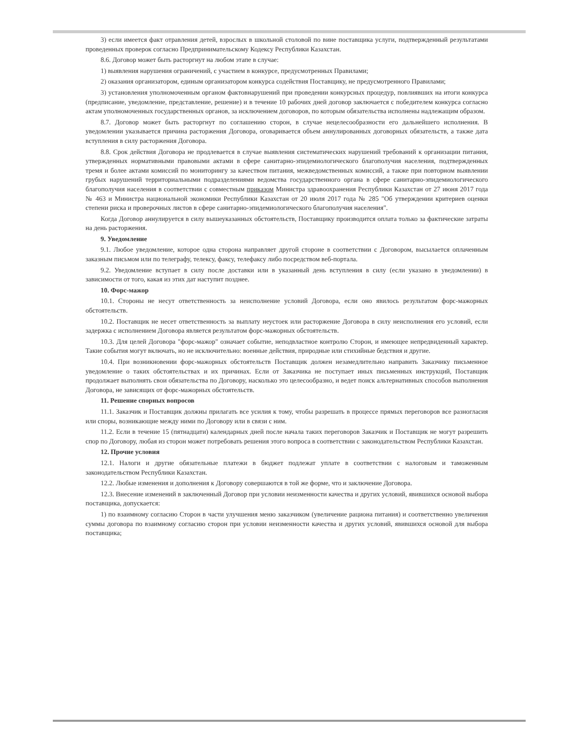3) если имеется факт отравления детей, взрослых в школьной столовой по вине поставщика услуги, подтвержденный результатами проведенных проверок согласно Предпринимательскому Кодексу Республики Казахстан.
8.6. Договор может быть расторгнут на любом этапе в случае:
1) выявления нарушения ограничений, с участием в конкурсе, предусмотренных Правилами;
2) оказания организатором, единым организатором конкурса содействия Поставщику, не предусмотренного Правилами;
3) установления уполномоченным органом фактовнарушений при проведении конкурсных процедур, повлиявших на итоги конкурса (предписание, уведомление, представление, решение) и в течение 10 рабочих дней договор заключается с победителем конкурса согласно актам уполномоченных государственных органов, за исключением договоров, по которым обязательства исполнены надлежащим образом.
8.7. Договор может быть расторгнут по соглашению сторон, в случае нецелесообразности его дальнейшего исполнения. В уведомлении указывается причина расторжения Договора, оговаривается объем аннулированных договорных обязательств, а также дата вступления в силу расторжения Договора.
8.8. Срок действия Договора не продлевается в случае выявления систематических нарушений требований к организации питания, утвержденных нормативными правовыми актами в сфере санитарно-эпидемиологического благополучия населения, подтвержденных тремя и более актами комиссий по мониторингу за качеством питания, межведомственных комиссий, а также при повторном выявлении грубых нарушений территориальными подразделениями ведомства государственного органа в сфере санитарно-эпидемиологического благополучия населения в соответствии с совместным приказом Министра здравоохранения Республики Казахстан от 27 июня 2017 года № 463 и Министра национальной экономики Республики Казахстан от 20 июля 2017 года № 285 "Об утверждении критериев оценки степени риска и проверочных листов в сфере санитарно-эпидемиологического благополучия населения".
Когда Договор аннулируется в силу вышеуказанных обстоятельств, Поставщику производится оплата только за фактические затраты на день расторжения.
9. Уведомление
9.1. Любое уведомление, которое одна сторона направляет другой стороне в соответствии с Договором, высылается оплаченным заказным письмом или по телеграфу, телексу, факсу, телефаксу либо посредством веб-портала.
9.2. Уведомление вступает в силу после доставки или в указанный день вступления в силу (если указано в уведомлении) в зависимости от того, какая из этих дат наступит позднее.
10. Форс-мажор
10.1. Стороны не несут ответственность за неисполнение условий Договора, если оно явилось результатом форс-мажорных обстоятельств.
10.2. Поставщик не несет ответственность за выплату неустоек или расторжение Договора в силу неисполнения его условий, если задержка с исполнением Договора является результатом форс-мажорных обстоятельств.
10.3. Для целей Договора "форс-мажор" означает событие, неподвластное контролю Сторон, и имеющее непредвиденный характер. Такие события могут включать, но не исключительно: военные действия, природные или стихийные бедствия и другие.
10.4. При возникновении форс-мажорных обстоятельств Поставщик должен незамедлительно направить Заказчику письменное уведомление о таких обстоятельствах и их причинах. Если от Заказчика не поступает иных письменных инструкций, Поставщик продолжает выполнять свои обязательства по Договору, насколько это целесообразно, и ведет поиск альтернативных способов выполнения Договора, не зависящих от форс-мажорных обстоятельств.
11. Решение спорных вопросов
11.1. Заказчик и Поставщик должны прилагать все усилия к тому, чтобы разрешать в процессе прямых переговоров все разногласия или споры, возникающие между ними по Договору или в связи с ним.
11.2. Если в течение 15 (пятнадцати) календарных дней после начала таких переговоров Заказчик и Поставщик не могут разрешить спор по Договору, любая из сторон может потребовать решения этого вопроса в соответствии с законодательством Республики Казахстан.
12. Прочие условия
12.1. Налоги и другие обязательные платежи в бюджет подлежат уплате в соответствии с налоговым и таможенным законодательством Республики Казахстан.
12.2. Любые изменения и дополнения к Договору совершаются в той же форме, что и заключение Договора.
12.3. Внесение изменений в заключенный Договор при условии неизменности качества и других условий, явившихся основой выбора поставщика, допускается:
1) по взаимному согласию Сторон в части улучшения меню заказчиком (увеличение рациона питания) и соответственно увеличения суммы договора по взаимному согласию сторон при условии неизменности качества и других условий, явившихся основой для выбора поставщика;